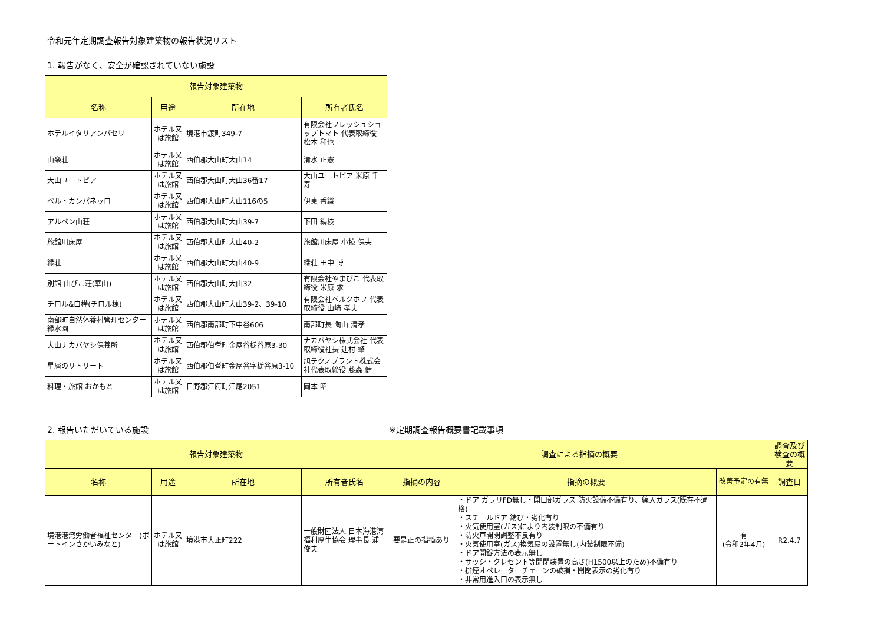令和元年定期調査報告対象建築物の報告状況リスト
1. 報告がなく、安全が確認されていない施設
| 報告対象建築物 | | | |
| --- | --- | --- | --- |
| 名称 | 用途 | 所在地 | 所有者氏名 |
| ホテルイタリアンパセリ | ホテル又は旅館 | 境港市渡町349-7 | 有限会社フレッシュショップトマト 代表取締役 松本 和也 |
| 山楽荘 | ホテル又は旅館 | 西伯郡大山町大山14 | 清水 正憲 |
| 大山ユートピア | ホテル又は旅館 | 西伯郡大山町大山36番17 | 大山ユートピア 米原 千寿 |
| ベル・カンパネッロ | ホテル又は旅館 | 西伯郡大山町大山116の5 | 伊東 香織 |
| アルペン山荘 | ホテル又は旅館 | 西伯郡大山町大山39-7 | 下田 絹枝 |
| 旅館川床屋 | ホテル又は旅館 | 西伯郡大山町大山40-2 | 旅館川床屋 小掠 保夫 |
| 緑荘 | ホテル又は旅館 | 西伯郡大山町大山40-9 | 緑荘 田中 博 |
| 別館 山びこ荘(華山) | ホテル又は旅館 | 西伯郡大山町大山32 | 有限会社やまびこ 代表取締役 米原 求 |
| チロル&白樺(チロル棟) | ホテル又は旅館 | 西伯郡大山町大山39-2、39-10 | 有限会社ベルクホフ 代表取締役 山崎 孝夫 |
| 南部町自然休養村管理センター緑水園 | ホテル又は旅館 | 西伯郡南部町下中谷606 | 南部町長 陶山 清孝 |
| 大山ナカバヤシ保養所 | ホテル又は旅館 | 西伯郡伯耆町金屋谷栃谷原3-30 | ナカバヤシ株式会社 代表取締役社長 辻村 肇 |
| 星屑のリトリート | ホテル又は旅館 | 西伯郡伯耆町金屋谷字栃谷原3-10 | 旭テクノプラント株式会社代表取締役 藤森 健 |
| 料理・旅館 おかもと | ホテル又は旅館 | 日野郡江府町江尾2051 | 岡本 昭一 |
2. 報告いただいている施設 ※定期調査報告概要書記載事項
| 報告対象建築物 | | | | 調査による指摘の概要 | | | 調査及び検査の概要 |
| --- | --- | --- | --- | --- | --- | --- | --- |
| 名称 | 用途 | 所在地 | 所有者氏名 | 指摘の内容 | 指摘の概要 | 改善予定の有無 | 調査日 |
| 境港港湾労働者福祉センター(ポートインさかいみなと) | ホテル又は旅館 | 境港市大正町222 | 一般財団法人 日本海港湾福利厚生協会 理事長 浦 俊夫 | 要是正の指摘あり | ・ドア ガラリFD無し・開口部ガラス 防火設備不備有り、線入ガラス(既存不適格) ・スチールドア 錆び・劣化有り ・火気使用室(ガス)により内装制限の不備有り ・防火戸開閉調整不良有り ・火気使用室(ガス)換気扇の設置無し(内装制限不備) ・ドア開錠方法の表示無し ・サッシ・クレセント等開閉装置の高さ(H1500以上のため)不備有り ・排煙オペレーターチェーンの破損・開閉表示の劣化有り ・非常用進入口の表示無し | 有 (令和2年4月) | R2.4.7 |